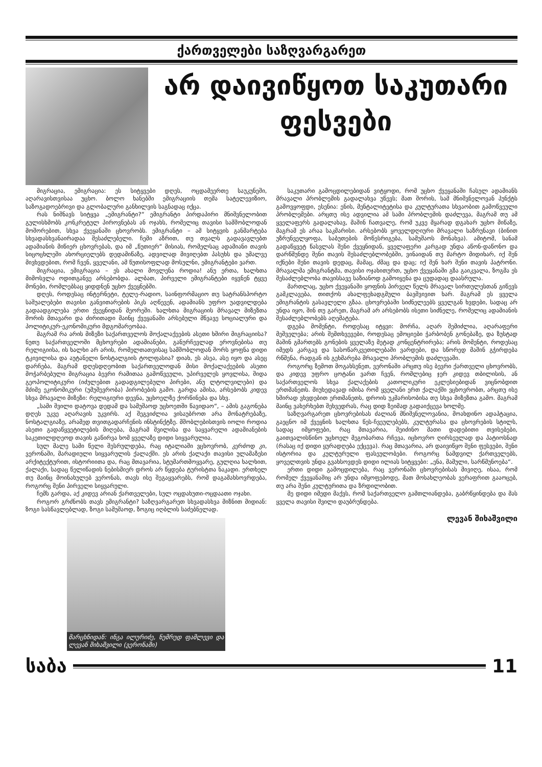ქართველები საზღვარგარეთ
არ დაივიწყოთ საკუთარი ფესვები
მიგრაცია, ემიგრაცია: ეს სიტყვები დღეს, ოცდამეერთე საუკუნეში, აღარავისთვისაა უცხო. ბოლო ხანებში ემიგრაციის თემა სატელევიზიო, საზოგადოებრივი და გლობალური განხილვის საგნადაც იქცა.
რას ნიშნავს სიტყვა „ემიგრანტი?“ ემიგრანტი პირდაპირი მნიშვნელობით გულისხმობს კონკრეტულ პიროვნებას ან ოჯახს, რომელიც თავისი სამშობლოდან მოშორებით, სხვა ქვეყანაში ცხოვრობს. ემიგრანტი – ამ სიტყვის განმარტება სხვადასხვანაირადაა შესაძლებელი. ჩემი აზრით, თუ თვალს გადავავლებთ ადამიანის მიწიერ ცხოვრებას, და იმ „წუთიერ“ მისიას, რომელსაც ადამიანი თავის სიცოცხლეში ახორციელებს დედამიწაზე, ადვილად მივიღებთ პასუხს და უმალვე მივხვდებით, რომ ჩვენ, ყველანი, ამ წუთისოფლად მოსულნი, ემიგრანტები ვართ.
მიგრაცია, ემიგრაცია – ეს ახალი მოვლენა როდია! ანუ ერთა, ხალხთა მიმოსვლა ოდითგანვე არსებობდა. ალბათ, პირველი ემიგრანტები იყვნენ ტყვე მონები, რომლებსაც ყიდდნენ უცხო ქვეყნებში.
დღეს, როდესაც ინტერნეტი, ტელე-რადიო, საინფორმაციო თუ სატრანსპორტო საშუალებები თავისი განვითარების პიკს აღწევენ, ადამიანს უფრო უადვილდება გადაადგილება ერთი ქვეყნიდან მეორეში. ხალხთა მიგრაციის მრავალ მიზეზთა შორის მთავარი და ძირითადი მაინც ქვეყანაში არსებული მწვავე სოციალური და პოლიტიკურ-ეკონომიკური მდგომარეობაა.
მაგრამ რა არის მიზეზი საქართველოს მოქალაქეების ასეთი ხშირი მიგრაციისა? ნუთუ საქართველოში მცხოვრები ადამიანები, განურჩევლად ეროვნებისა თუ რელიგიისა, ის ხალხი არ არის, რომელთათვისაც სამშობლოდან შორს ყოფნა დიდი ტკივილისა და აუტანელი ნოსტალგიის ტოლფასია? დიახ, ეს ასეა, ასე იყო და ასეც დარჩება, მაგრამ დღესდღეობით საქართველოდან მისი მოქალაქეების ასეთი მოჭარბებული მიგრაცია ბევრი რამითაა გამოწვეული, უპირველეს ყოვლისა, შიდა გეოპოლიტიკური (იძულებით გადადგილებული პირები, ანუ ლტოლვილები) და მძიმე ეკონომიკური (უმუშევრობა) პირობების გამო. გარდა ამისა, არსებობს კიდევ სხვა მრავალი მიზეზი: რელიგიური დევნა, უცხოელზე ქორწინება და სხვ.
„სამი შვილი დატოვა დედამ და სამუშაოდ უცხოეთში წავიდაო“, – ამის გაგონება დღეს უკვე აღარავის უკვირს. აქ შეგვიძლია ვისაუბროთ არა მონატრებაზე, ნოსტალგიაზე, არამედ თვითგადარჩენის ინსტინქტზე. მშობლებისთვის იოლი როდია ასეთი გადაწყვეტილების მიღება, მაგრამ შვილისა და საყვარელი ადამიანების საკეთილდღეოდ თავის გაწირვა ხომ ყველაზე დიდი სიყვარულია.
სულ მალე სამი წელი შესრულდება, რაც იტალიაში ვცხოვრობ, კერძოდ კი, ვერონაში, მარადიული სიყვარულის ქალაქში. ეს არის ქალაქი თავისი ულამაზესი არქიტექტურით, ისტორიითა და, რაც მთავარია, სტუმართმოყვარე, გულღია ხალხით, ქალაქი, სადაც წელიწადის ნებისმიერ დროს არ წყდება ტურისტთა ნაკადი. ერთხელ თუ მაინც მოინახულებ ვერონას, თავს ისე შეგაყვარებს, რომ დაგამახსოვრდება, როგორც შენი პირველი სიყვარული.
ჩემს გარდა, აქ კიდევ არიან ქართველები, სულ ოცდახუთი-ოცდაათი ოჯახი.
როგორ გრძნობს თავს ემიგრანტი? საზღვარგარეთ სხვადასხვა მიზნით მიდიან: ზოგი სასწავლებლად, ზოგი სამუშაოდ, ზოგიც იღბლის საძებნელად.
მარცხნიდან: ინგა ილურიძე, ნუმრუდ ფამლევი და ლევან შიხაშვილი (ვერონაში)
საკუთარი გამოცდილებიდან ვიტყოდი, რომ უცხო ქვეყანაში ჩასულ ადამიანს მრავალი პრობლემის გადალახვა უწევს; მათ შორის, სამ მნიშვნელოვან პუნქტს გამოვყოფდი, ესენია: ენის, მენტალიტეტისა და კულტურათა სხვაობით გამოწვეული პრობლემები. არცთუ ისე ადვილია ამ სამი პრობლემის დაძლევა, მაგრამ თუ ამ ყველაფერს გადალახავ, მაშინ ჩათვალე, რომ უკვე მყარად დგახარ უცხო მიწაზე, მაგრამ ეს არაა საკმარისი. არსებობს ყოველდღიური მრავალი საზრუნავი (ბინით უზრუნველყოფა, საბუთების მოწესრიგება, სამუშაოს მონახვა). ამიტომ, სანამ გადაწყვეტ წასვლას შენი ქვეყნიდან, ყველაფერი კარგად უნდა აწონ-დაწონო და დარწმუნდე შენი თავის შესაძლებლობებში, ვინაიდან თუ მარტო მიდიხარ, იქ შენ იქნები შენი თავის დედაც, მამაც, ძმაც და დაც; იქ შენ ხარ შენი თავის პატრონი. მრავალმა ემიგრანტმა, თავისი ოჯახითურთ, უცხო ქვეყანაში გზა გაიკვალა, ზოგმა ეს შესაძლებლობა თავისსავე საზიანოდ გამოიყენა და ცუდადაც დაასრულა.
მართლაც, უცხო ქვეყანაში ყოფნის პირველ წელს მრავალ სირთულესთან გიწევს გამკლავება, თითქოს ახალფეხადგმული ბავშვივით ხარ. მაგრამ ეს ყველა ემიგრანტის გასავლელი გზაა. ცხოვრებაში სიძნელეებს ყველგან ხვდები, სადაც არ უნდა იყო, შინ თუ გარეთ, მაგრამ არ არსებობს ისეთი სიძნელე, რომელიც ადამიანის შესაძლებლობებს აღემატება.
დგება მომენტი, როდესაც იტყვი: მორჩა, აღარ შემიძლია, აღარაფერი მეშველება; არის შემთხვევები, როდესაც ემოციები ჭარბობენ გონებაზე, და ზუსტად მაშინ გმართებს გონების ყველაზე მეტად კონცენტრირება; არის მომენტი, როდესაც იმედს კარგავ და სასოწარკვეთილებაში ვარდები, და სწორედ მაშინ გჭირდება რწმენა, რადგან ის გეხმარება მრავალი პრობლემის დაძლევაში.
როგორც ზემოთ მოგახსენეთ, ვერონაში არცთუ ისე ბევრი ქართველი ცხოვრობს, და კიდევ უფრო ცოტანი ვართ ჩვენ, რომლებიც ჯერ კიდევ თბილისის, ან საქართველოს სხვა ქალაქების კათოლიკური ეკლესიებიდან ვიცნობდით ერთმანეთს. მიუხედავად იმისა რომ ყველანი ერთ ქალაქში ვცხოვრობთ, არცთუ ისე ხშირად ვხვდებით ერთმანეთს, დროის უკმარისობისა თუ სხვა მიზეზთა გამო. მაგრამ მაინც ვახერხებთ შეხვედრას, რაც დიდ ზეიმად გადაიქცევა ხოლმე.
საზღვარგარეთ ცხოვრებისას ძალიან მნიშვნელოვანია, მოახდინო ადაპტაცია, გაეცნო იმ ქვეყნის ხალხთა წეს-ჩვეულებებს, კულტურასა და ცხოვრების სტილს, სადაც იმყოფები, რაც მთავარია, შეიძინო მათი დადებითი თვისებები, გაითვალისწინო უცხოელ მეგობართა რჩევა, იცხოვრო ღირსეულად და პატიოსნად (რასაც იქ დიდი ყურადღება ექცევა). რაც მთავარია, არ დაივიწყო შენი ფესვები, შენი ისტორია და კულტურული ფასეულობები. როგორც ნამდვილ ქართველებს, ყოველთვის უნდა გვახსოვდეს დიდი ილიას სიტყვები: „ენა, მამული, სარწმუნოება“.
ერთი დიდი გამოცდილება, რაც ვერონაში ცხოვრებისას მივიღე, ისაა, რომ რომელ ქვეყანაშიც არ უნდა იმყოფებოდე, მათ მოსახლეობას ვერაფრით გააოცებ, თუ არა შენი კულტურითა და ზრდილობით.
მე დიდი იმედი მაქვს, რომ საქართველო გამთლიანდება, გაბრწყინდება და მას ყველა თავისი შვილი დაუბრუნდება.
ლევან შიხაშვილი
საბა 11